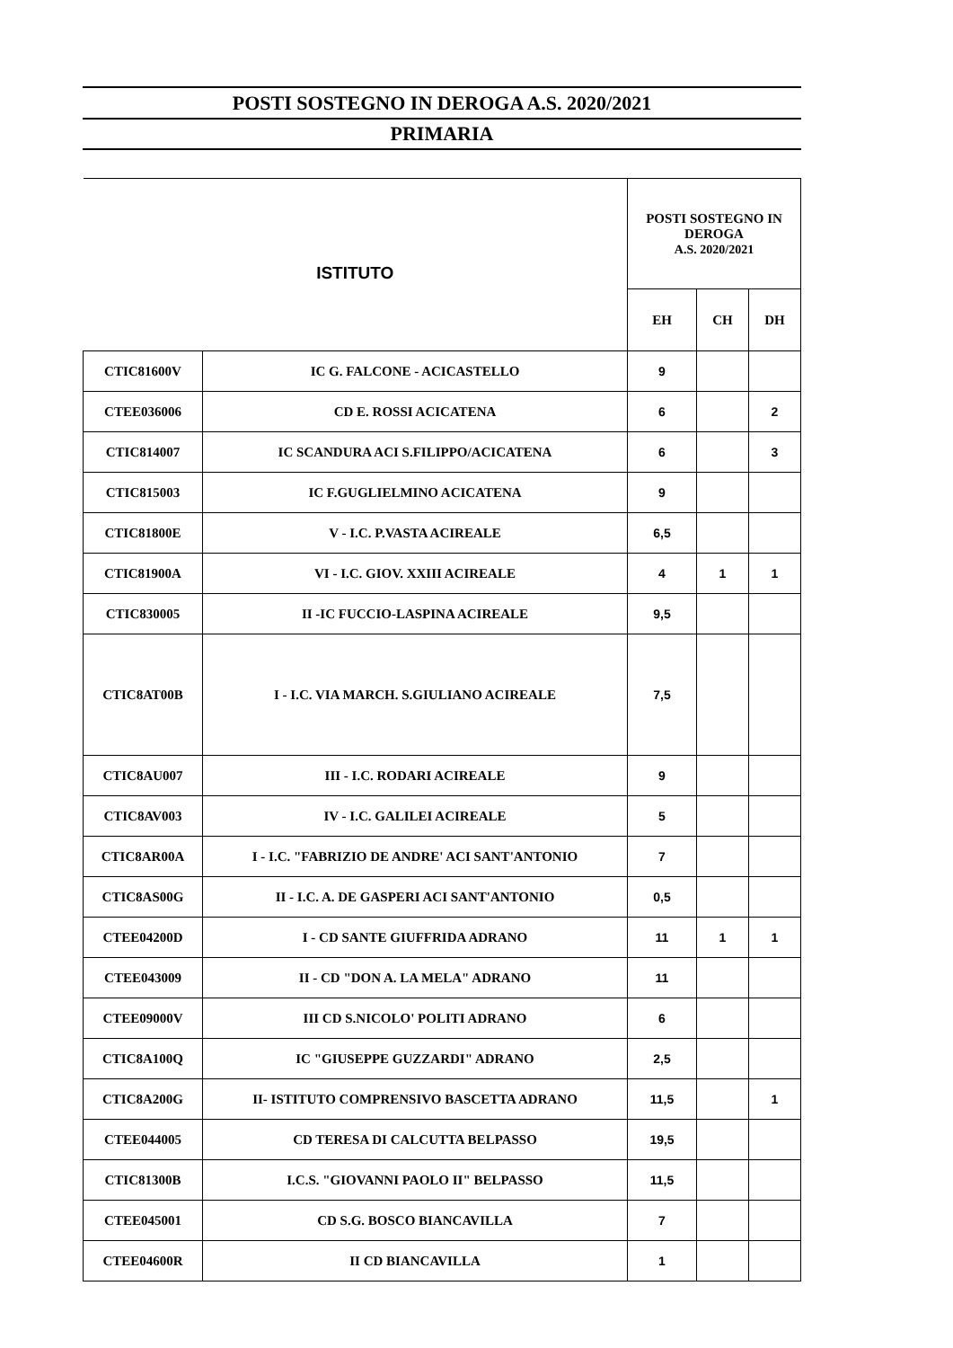POSTI SOSTEGNO IN DEROGA A.S. 2020/2021
PRIMARIA
| ISTITUTO | | POSTI SOSTEGNO IN DEROGA A.S. 2020/2021 | | |
| --- | --- | --- | --- | --- |
| | | EH | CH | DH |
| CTIC81600V | IC G. FALCONE - ACICASTELLO | 9 | | |
| CTEE036006 | CD E. ROSSI ACICATENA | 6 | | 2 |
| CTIC814007 | IC SCANDURA ACI S.FILIPPO/ACICATENA | 6 | | 3 |
| CTIC815003 | IC F.GUGLIELMINO ACICATENA | 9 | | |
| CTIC81800E | V - I.C. P.VASTA ACIREALE | 6,5 | | |
| CTIC81900A | VI - I.C. GIOV. XXIII ACIREALE | 4 | 1 | 1 |
| CTIC830005 | II -IC FUCCIO-LASPINA ACIREALE | 9,5 | | |
| CTIC8AT00B | I - I.C. VIA MARCH. S.GIULIANO ACIREALE | 7,5 | | |
| CTIC8AU007 | III - I.C. RODARI ACIREALE | 9 | | |
| CTIC8AV003 | IV - I.C. GALILEI ACIREALE | 5 | | |
| CTIC8AR00A | I - I.C. "FABRIZIO DE ANDRE' ACI SANT'ANTONIO | 7 | | |
| CTIC8AS00G | II - I.C. A. DE GASPERI ACI SANT'ANTONIO | 0,5 | | |
| CTEE04200D | I - CD SANTE GIUFFRIDA ADRANO | 11 | 1 | 1 |
| CTEE043009 | II - CD "DON A. LA MELA" ADRANO | 11 | | |
| CTEE09000V | III CD S.NICOLO' POLITI ADRANO | 6 | | |
| CTIC8A100Q | IC "GIUSEPPE GUZZARDI" ADRANO | 2,5 | | |
| CTIC8A200G | II- ISTITUTO COMPRENSIVO BASCETTA ADRANO | 11,5 | | 1 |
| CTEE044005 | CD TERESA DI CALCUTTA BELPASSO | 19,5 | | |
| CTIC81300B | I.C.S. "GIOVANNI PAOLO II" BELPASSO | 11,5 | | |
| CTEE045001 | CD S.G. BOSCO BIANCAVILLA | 7 | | |
| CTEE04600R | II CD BIANCAVILLA | 1 | | |